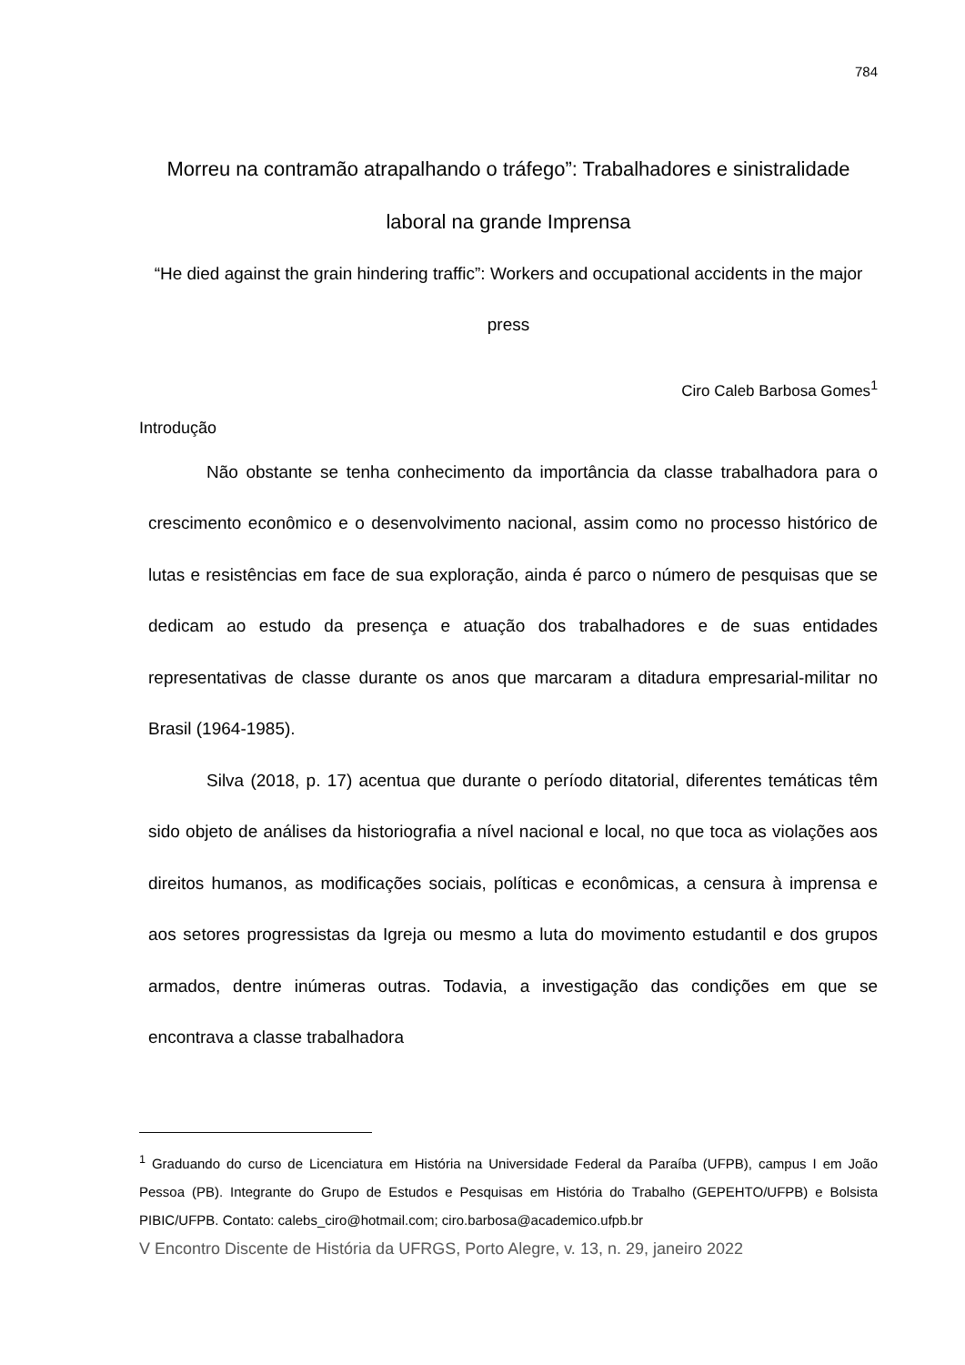784
Morreu na contramão atrapalhando o tráfego”: Trabalhadores e sinistralidade laboral na grande Imprensa
“He died against the grain hindering traffic”: Workers and occupational accidents in the major press
Ciro Caleb Barbosa Gomes<sup>1</sup>
Introdução
Não obstante se tenha conhecimento da importância da classe trabalhadora para o crescimento econômico e o desenvolvimento nacional, assim como no processo histórico de lutas e resistências em face de sua exploração, ainda é parco o número de pesquisas que se dedicam ao estudo da presença e atuação dos trabalhadores e de suas entidades representativas de classe durante os anos que marcaram a ditadura empresarial-militar no Brasil (1964-1985).
Silva (2018, p. 17) acentua que durante o período ditatorial, diferentes temáticas têm sido objeto de análises da historiografia a nível nacional e local, no que toca as violações aos direitos humanos, as modificações sociais, políticas e econômicas, a censura à imprensa e aos setores progressistas da Igreja ou mesmo a luta do movimento estudantil e dos grupos armados, dentre inúmeras outras. Todavia, a investigação das condições em que se encontrava a classe trabalhadora
<sup>1</sup> Graduando do curso de Licenciatura em História na Universidade Federal da Paraíba (UFPB), campus I em João Pessoa (PB). Integrante do Grupo de Estudos e Pesquisas em História do Trabalho (GEPEHTO/UFPB) e Bolsista PIBIC/UFPB. Contato: calebs_ciro@hotmail.com; ciro.barbosa@academico.ufpb.br
V Encontro Discente de História da UFRGS, Porto Alegre, v. 13, n. 29, janeiro 2022